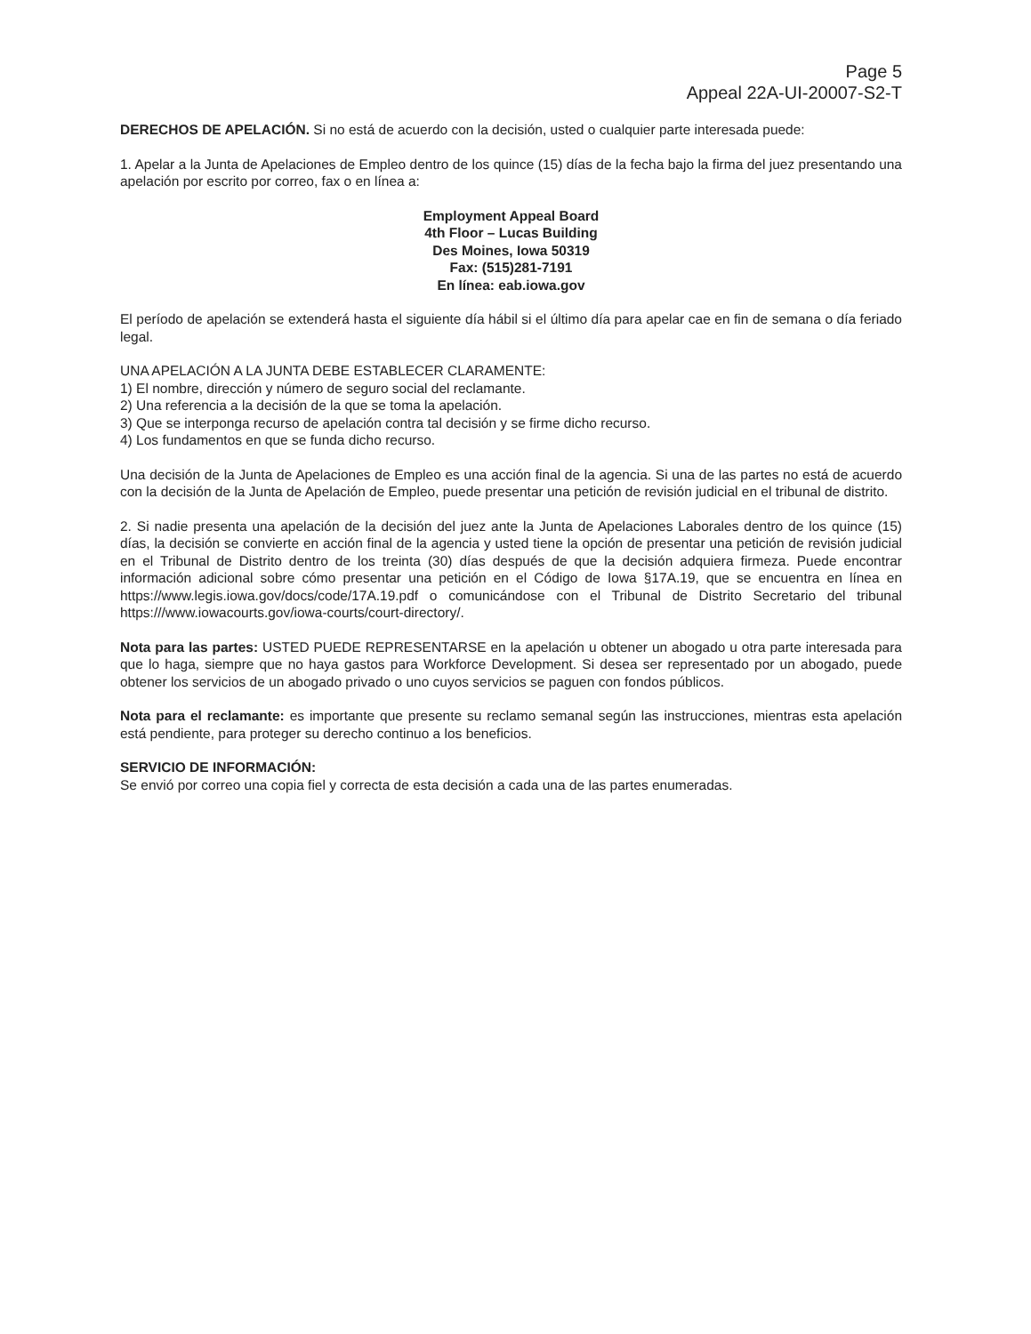Page 5
Appeal 22A-UI-20007-S2-T
DERECHOS DE APELACIÓN. Si no está de acuerdo con la decisión, usted o cualquier parte interesada puede:
1. Apelar a la Junta de Apelaciones de Empleo dentro de los quince (15) días de la fecha bajo la firma del juez presentando una apelación por escrito por correo, fax o en línea a:
Employment Appeal Board
4th Floor – Lucas Building
Des Moines, Iowa 50319
Fax: (515)281-7191
En línea: eab.iowa.gov
El período de apelación se extenderá hasta el siguiente día hábil si el último día para apelar cae en fin de semana o día feriado legal.
UNA APELACIÓN A LA JUNTA DEBE ESTABLECER CLARAMENTE:
1) El nombre, dirección y número de seguro social del reclamante.
2) Una referencia a la decisión de la que se toma la apelación.
3) Que se interponga recurso de apelación contra tal decisión y se firme dicho recurso.
4) Los fundamentos en que se funda dicho recurso.
Una decisión de la Junta de Apelaciones de Empleo es una acción final de la agencia. Si una de las partes no está de acuerdo con la decisión de la Junta de Apelación de Empleo, puede presentar una petición de revisión judicial en el tribunal de distrito.
2. Si nadie presenta una apelación de la decisión del juez ante la Junta de Apelaciones Laborales dentro de los quince (15) días, la decisión se convierte en acción final de la agencia y usted tiene la opción de presentar una petición de revisión judicial en el Tribunal de Distrito dentro de los treinta (30) días después de que la decisión adquiera firmeza. Puede encontrar información adicional sobre cómo presentar una petición en el Código de Iowa §17A.19, que se encuentra en línea en https://www.legis.iowa.gov/docs/code/17A.19.pdf o comunicándose con el Tribunal de Distrito Secretario del tribunal https:///www.iowacourts.gov/iowa-courts/court-directory/.
Nota para las partes: USTED PUEDE REPRESENTARSE en la apelación u obtener un abogado u otra parte interesada para que lo haga, siempre que no haya gastos para Workforce Development. Si desea ser representado por un abogado, puede obtener los servicios de un abogado privado o uno cuyos servicios se paguen con fondos públicos.
Nota para el reclamante: es importante que presente su reclamo semanal según las instrucciones, mientras esta apelación está pendiente, para proteger su derecho continuo a los beneficios.
SERVICIO DE INFORMACIÓN:
Se envió por correo una copia fiel y correcta de esta decisión a cada una de las partes enumeradas.